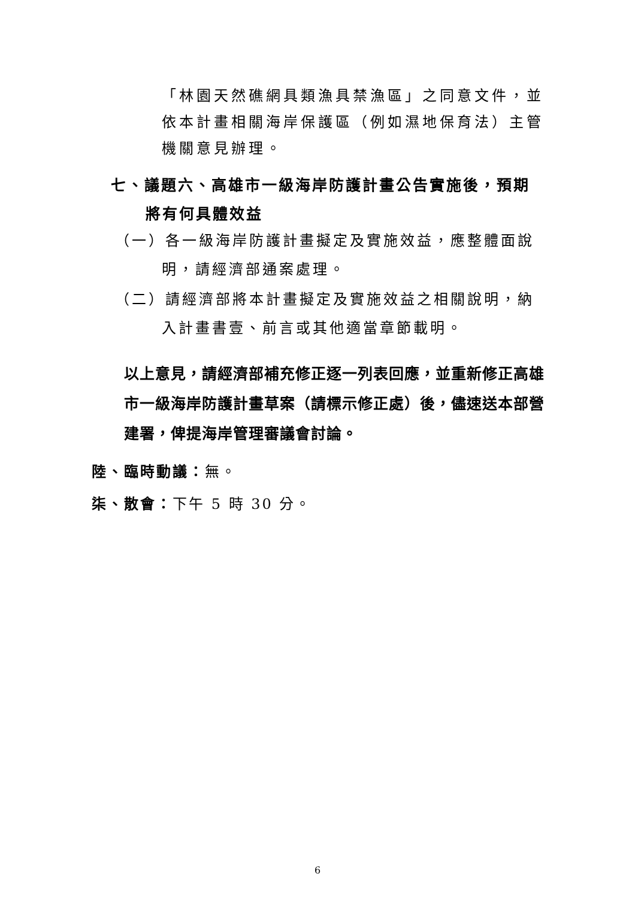「林園天然礁網具類漁具禁漁區」之同意文件，並依本計畫相關海岸保護區（例如濕地保育法）主管機關意見辦理。
七、議題六、高雄市一級海岸防護計畫公告實施後，預期
將有何具體效益
（一）各一級海岸防護計畫擬定及實施效益，應整體面說
明，請經濟部通案處理。
（二）請經濟部將本計畫擬定及實施效益之相關說明，納
入計畫書壹、前言或其他適當章節載明。
以上意見，請經濟部補充修正逐一列表回應，並重新修正高雄市一級海岸防護計畫草案（請標示修正處）後，儘速送本部營建署，俾提海岸管理審議會討論。
陸、臨時動議：無。
柒、散會：下午 5 時 30 分。
6